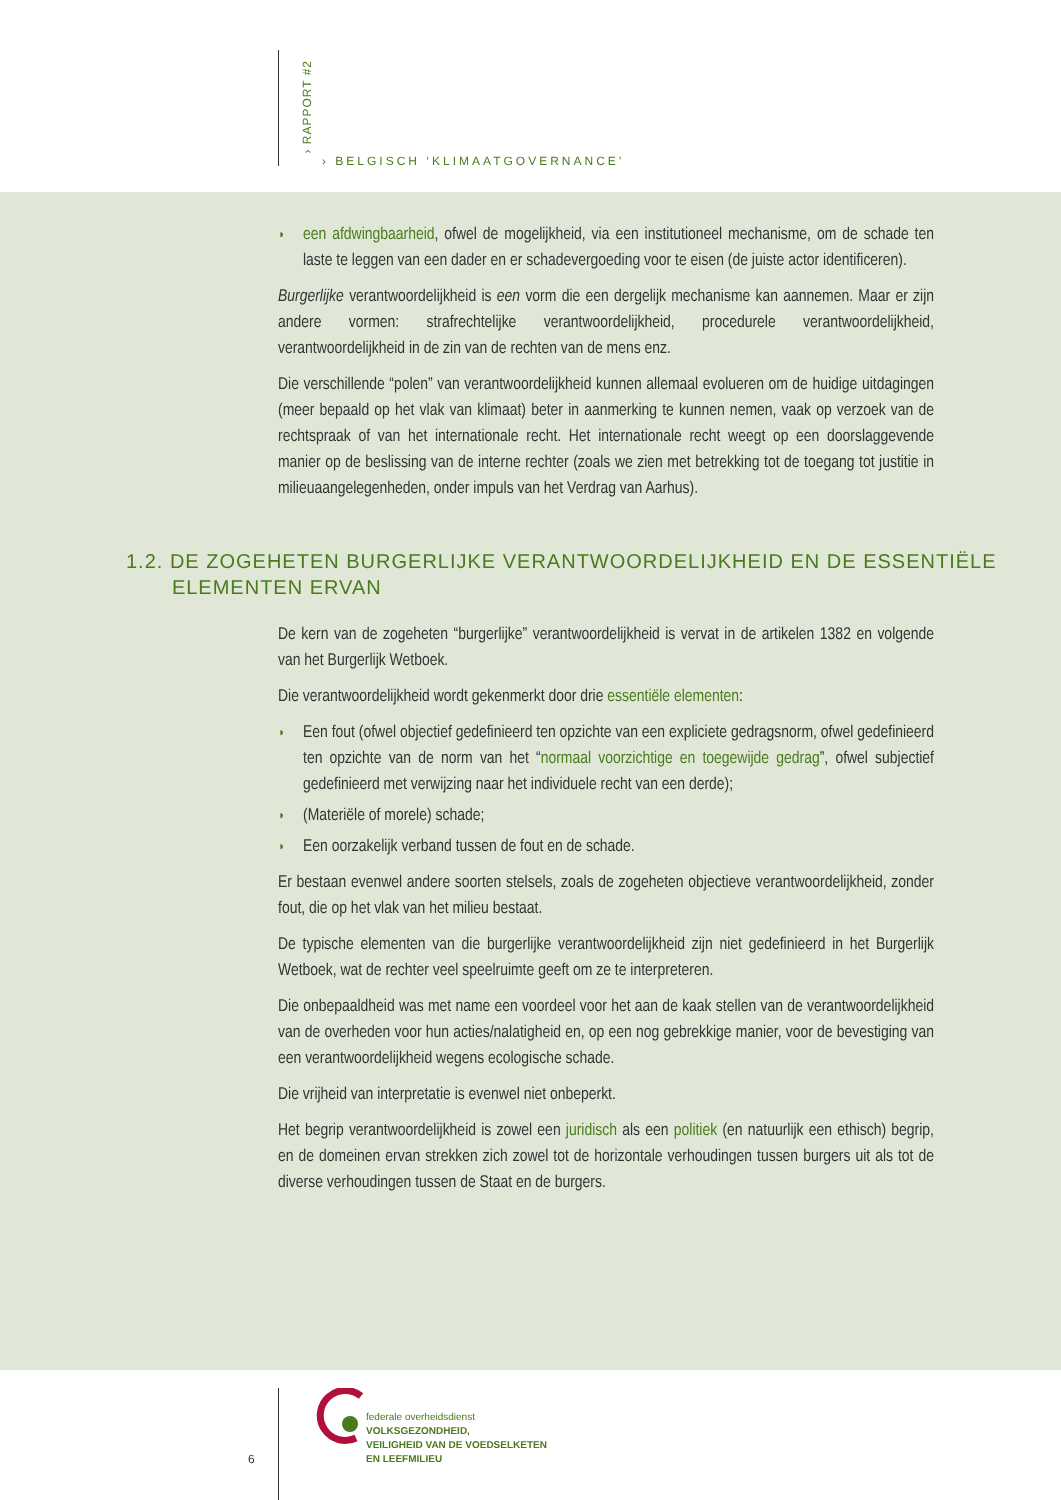› RAPPORT #2
› BELGISCH ‘KLIMAATGOVERNANCE’
◗ een afdwingbaarheid, ofwel de mogelijkheid, via een institutioneel mechanisme, om de schade ten laste te leggen van een dader en er schadevergoeding voor te eisen (de juiste actor identificeren).
Burgerlijke verantwoordelijkheid is een vorm die een dergelijk mechanisme kan aannemen. Maar er zijn andere vormen: strafrechtelijke verantwoordelijkheid, procedurele verantwoordelijkheid, verantwoordelijkheid in de zin van de rechten van de mens enz.
Die verschillende “polen” van verantwoordelijkheid kunnen allemaal evolueren om de huidige uitdagingen (meer bepaald op het vlak van klimaat) beter in aanmerking te kunnen nemen, vaak op verzoek van de rechtspraak of van het internationale recht. Het internationale recht weegt op een doorslaggevende manier op de beslissing van de interne rechter (zoals we zien met betrekking tot de toegang tot justitie in milieuaangelegenheden, onder impuls van het Verdrag van Aarhus).
1.2. DE ZOGEHETEN BURGERLIJKE VERANTWOORDELIJKHEID EN DE ESSENTIËLE
ELEMENTEN ERVAN
De kern van de zogeheten “burgerlijke” verantwoordelijkheid is vervat in de artikelen 1382 en volgende van het Burgerlijk Wetboek.
Die verantwoordelijkheid wordt gekenmerkt door drie essentiële elementen:
◗ Een fout (ofwel objectief gedefinieerd ten opzichte van een expliciete gedragsnorm, ofwel gedefinieerd ten opzichte van de norm van het “normaal voorzichtige en toegewijde gedrag”, ofwel subjectief gedefinieerd met verwijzing naar het individuele recht van een derde);
◗ (Materiële of morele) schade;
◗ Een oorzakelijk verband tussen de fout en de schade.
Er bestaan evenwel andere soorten stelsels, zoals de zogeheten objectieve verantwoordelijkheid, zonder fout, die op het vlak van het milieu bestaat.
De typische elementen van die burgerlijke verantwoordelijkheid zijn niet gedefinieerd in het Burgerlijk Wetboek, wat de rechter veel speelruimte geeft om ze te interpreteren.
Die onbepaaldheid was met name een voordeel voor het aan de kaak stellen van de verantwoordelijkheid van de overheden voor hun acties/nalatigheid en, op een nog gebrekkige manier, voor de bevestiging van een verantwoordelijkheid wegens ecologische schade.
Die vrijheid van interpretatie is evenwel niet onbeperkt.
Het begrip verantwoordelijkheid is zowel een juridisch als een politiek (en natuurlijk een ethisch) begrip, en de domeinen ervan strekken zich zowel tot de horizontale verhoudingen tussen burgers uit als tot de diverse verhoudingen tussen de Staat en de burgers.
6
federale overheidsdienst
VOLKSGEZONDHEID,
VEILIGHEID VAN DE VOEDSELKETEN
EN LEEFMILIEU